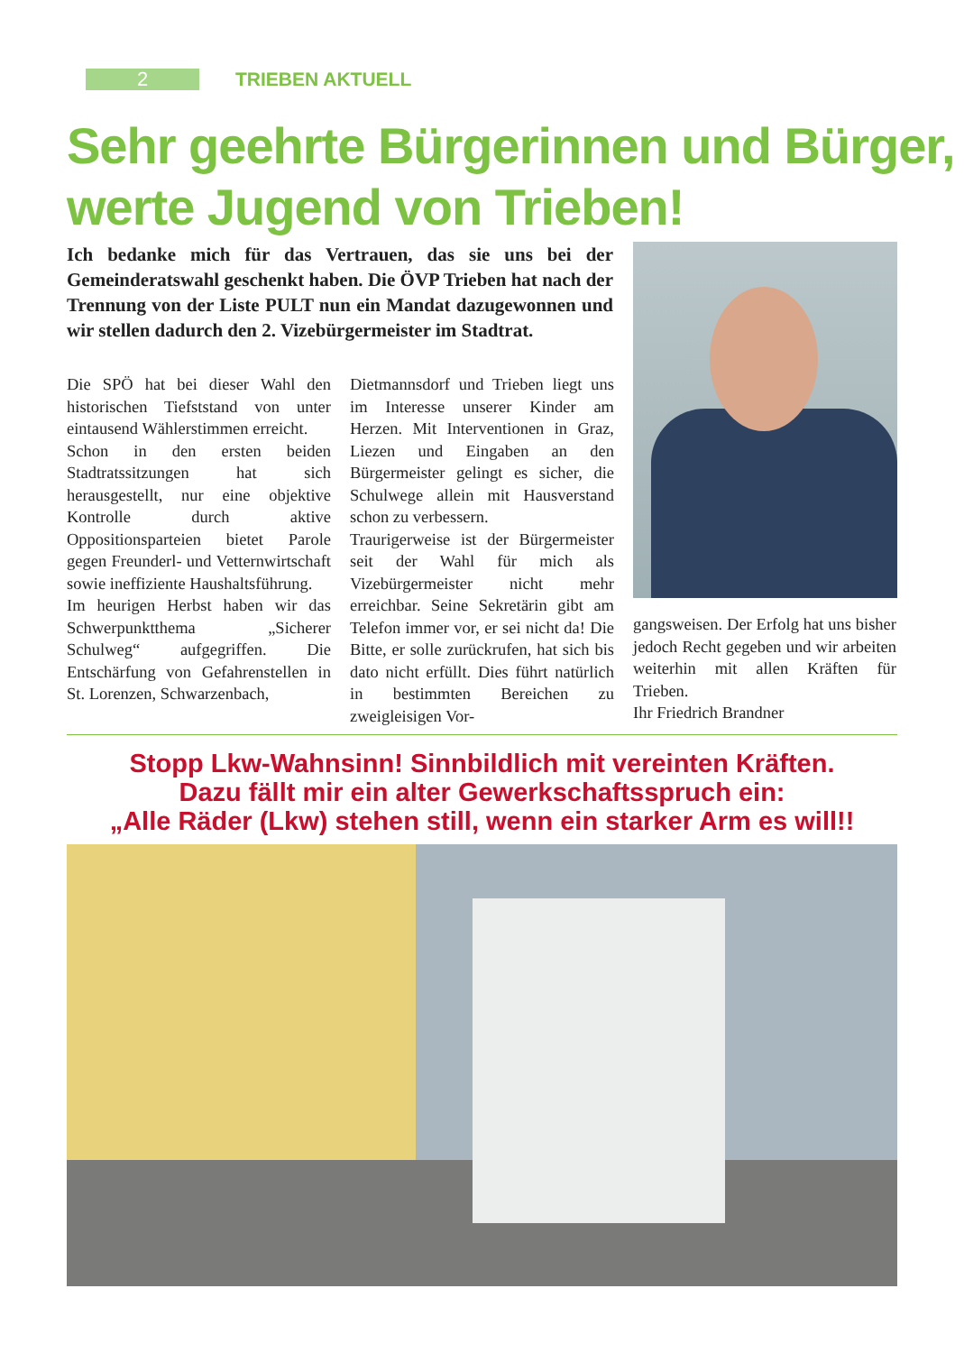2
TRIEBEN AKTUELL
Sehr geehrte Bürgerinnen und Bürger,
werte Jugend von Trieben!
Ich bedanke mich für das Vertrauen, das sie uns bei der Gemeinderatswahl geschenkt haben. Die ÖVP Trieben hat nach der Trennung von der Liste PULT nun ein Mandat dazugewonnen und wir stellen dadurch den 2. Vizebürgermeister im Stadtrat.
Die SPÖ hat bei dieser Wahl den historischen Tiefststand von unter eintausend Wählerstimmen erreicht.
Schon in den ersten beiden Stadtratssitzungen hat sich herausgestellt, nur eine objektive Kontrolle durch aktive Oppositionsparteien bietet Parole gegen Freunderl- und Vetternwirtschaft sowie ineffiziente Haushaltsführung.
Im heurigen Herbst haben wir das Schwerpunktthema „Sicherer Schulweg“ aufgegriffen. Die Entschärfung von Gefahrenstellen in St. Lorenzen, Schwarzenbach,
Dietmannsdorf und Trieben liegt uns im Interesse unserer Kinder am Herzen. Mit Interventionen in Graz, Liezen und Eingaben an den Bürgermeister gelingt es sicher, die Schulwege allein mit Hausverstand schon zu verbessern.
Traurigerweise ist der Bürgermeister seit der Wahl für mich als Vizebürgermeister nicht mehr erreichbar. Seine Sekretärin gibt am Telefon immer vor, er sei nicht da! Die Bitte, er solle zurückrufen, hat sich bis dato nicht erfüllt. Dies führt natürlich in bestimmten Bereichen zu zweigleisigen Vor-
gangsweisen. Der Erfolg hat uns bisher jedoch Recht gegeben und wir arbeiten weiterhin mit allen Kräften für Trieben.
Ihr Friedrich Brandner
Stopp Lkw-Wahnsinn! Sinnbildlich mit vereinten Kräften.
Dazu fällt mir ein alter Gewerkschaftsspruch ein:
„Alle Räder (Lkw) stehen still, wenn ein starker Arm es will!!